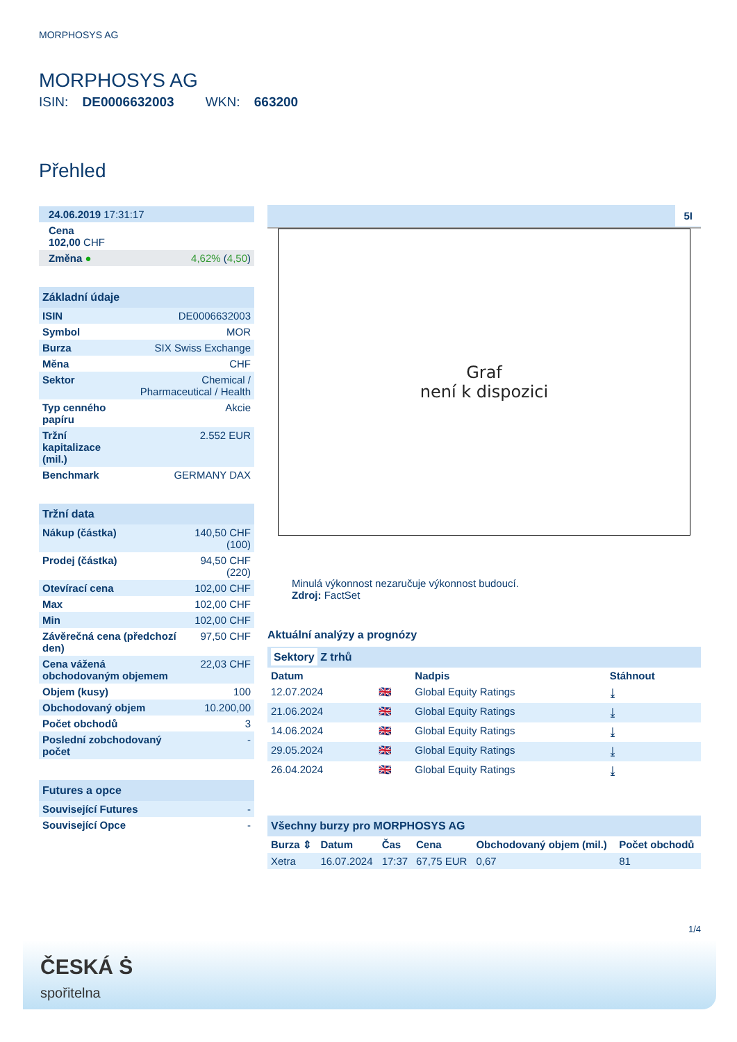MORPHOSYS AG
MORPHOSYS AG
ISIN: DE0006632003 WKN: 663200
Přehled
| 24.06.2019 17:31:17 |
| Cena 102,00 CHF |
| Změna ● | 4,62% ( 4,50 ) |
Základní údaje
| ISIN | DE0006632003 |
| Symbol | MOR |
| Burza | SIX Swiss Exchange |
| Měna | CHF |
| Sektor | Chemical / Pharmaceutical / Health |
| Typ cenného papíru | Akcie |
| Tržní kapitalizace (mil.) | 2.552 EUR |
| Benchmark | GERMANY DAX |
Tržní data
| Nákup (částka) | 140,50 CHF (100) |
| Prodej (částka) | 94,50 CHF (220) |
| Otevírací cena | 102,00 CHF |
| Max | 102,00 CHF |
| Min | 102,00 CHF |
| Závěrečná cena (předchozí den) | 97,50 CHF |
| Cena vážená obchodovaným objemem | 22,03 CHF |
| Objem (kusy) | 100 |
| Obchodovaný objem | 10.200,00 |
| Počet obchodů | 3 |
| Poslední zobchodovaný počet | - |
Futures a opce
| Související Futures | - |
| Související Opce | - |
5I
Graf
není k dispozici
Minulá výkonnost nezaručuje výkonnost budoucí.
Zdroj: FactSet
Aktuální analýzy a prognózy
Sektory Z trhů
| Datum | | Nadpis | Stáhnout |
| --- | --- | --- | --- |
| 12.07.2024 | 🇬🇧 | Global Equity Ratings | ⤓ |
| 21.06.2024 | 🇬🇧 | Global Equity Ratings | ⤓ |
| 14.06.2024 | 🇬🇧 | Global Equity Ratings | ⤓ |
| 29.05.2024 | 🇬🇧 | Global Equity Ratings | ⤓ |
| 26.04.2024 | 🇬🇧 | Global Equity Ratings | ⤓ |
Všechny burzy pro MORPHOSYS AG
| Burza ⇕ | Datum | Čas | Cena | Obchodovaný objem (mil.) | Počet obchodů |
| --- | --- | --- | --- | --- | --- |
| Xetra | 16.07.2024 | 17:37 | 67,75 EUR | 0,67 | 81 |
1/4
ČESKÁ Ṡ
spořitelna